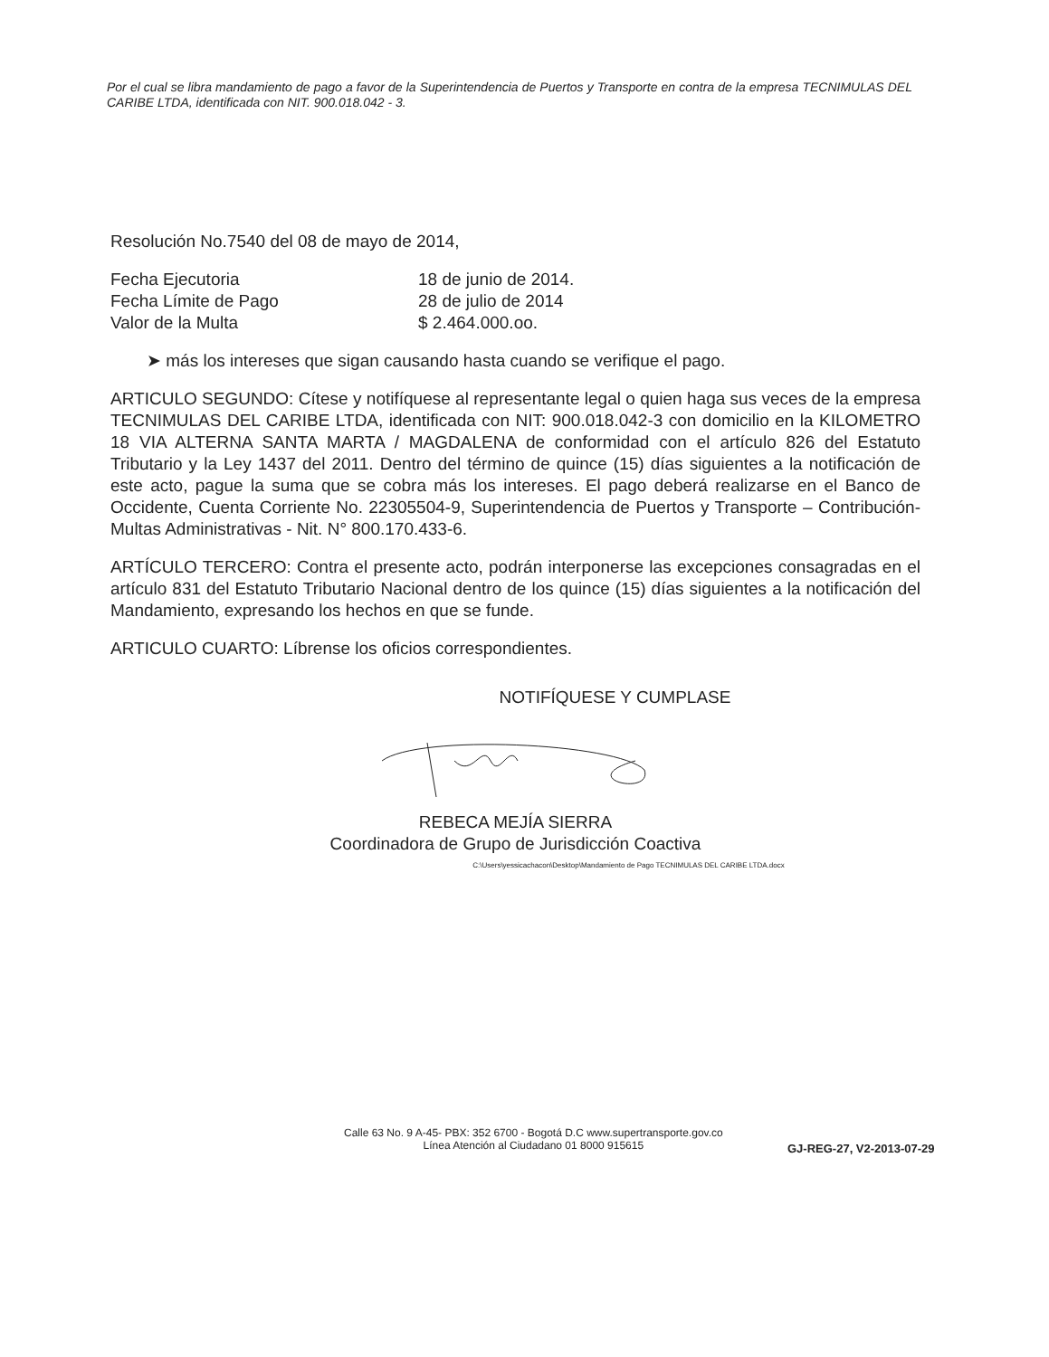Por el cual se libra mandamiento de pago a favor de la Superintendencia de Puertos y Transporte en contra de la empresa TECNIMULAS DEL CARIBE LTDA, identificada con NIT. 900.018.042 - 3.
Resolución No.7540 del 08 de mayo de 2014,
Fecha Ejecutoria 18 de junio de 2014.
Fecha Límite de Pago 28 de julio de 2014
Valor de la Multa $ 2.464.000.oo.
➤ más los intereses que sigan causando hasta cuando se verifique el pago.
ARTICULO SEGUNDO: Cítese y notifíquese al representante legal o quien haga sus veces de la empresa TECNIMULAS DEL CARIBE LTDA, identificada con NIT: 900.018.042-3 con domicilio en la KILOMETRO 18 VIA ALTERNA SANTA MARTA / MAGDALENA de conformidad con el artículo 826 del Estatuto Tributario y la Ley 1437 del 2011. Dentro del término de quince (15) días siguientes a la notificación de este acto, pague la suma que se cobra más los intereses. El pago deberá realizarse en el Banco de Occidente, Cuenta Corriente No. 22305504-9, Superintendencia de Puertos y Transporte – Contribución- Multas Administrativas - Nit. N° 800.170.433-6.
ARTÍCULO TERCERO: Contra el presente acto, podrán interponerse las excepciones consagradas en el artículo 831 del Estatuto Tributario Nacional dentro de los quince (15) días siguientes a la notificación del Mandamiento, expresando los hechos en que se funde.
ARTICULO CUARTO: Líbrense los oficios correspondientes.
NOTIFÍQUESE Y CUMPLASE
REBECA MEJÍA SIERRA
Coordinadora de Grupo de Jurisdicción Coactiva
C:\Users\yessicachacon\Desktop\Mandamiento de Pago TECNIMULAS DEL CARIBE LTDA.docx
Calle 63 No. 9 A-45- PBX: 352 6700 - Bogotá D.C www.supertransporte.gov.co
Línea Atención al Ciudadano 01 8000 915615
GJ-REG-27, V2-2013-07-29